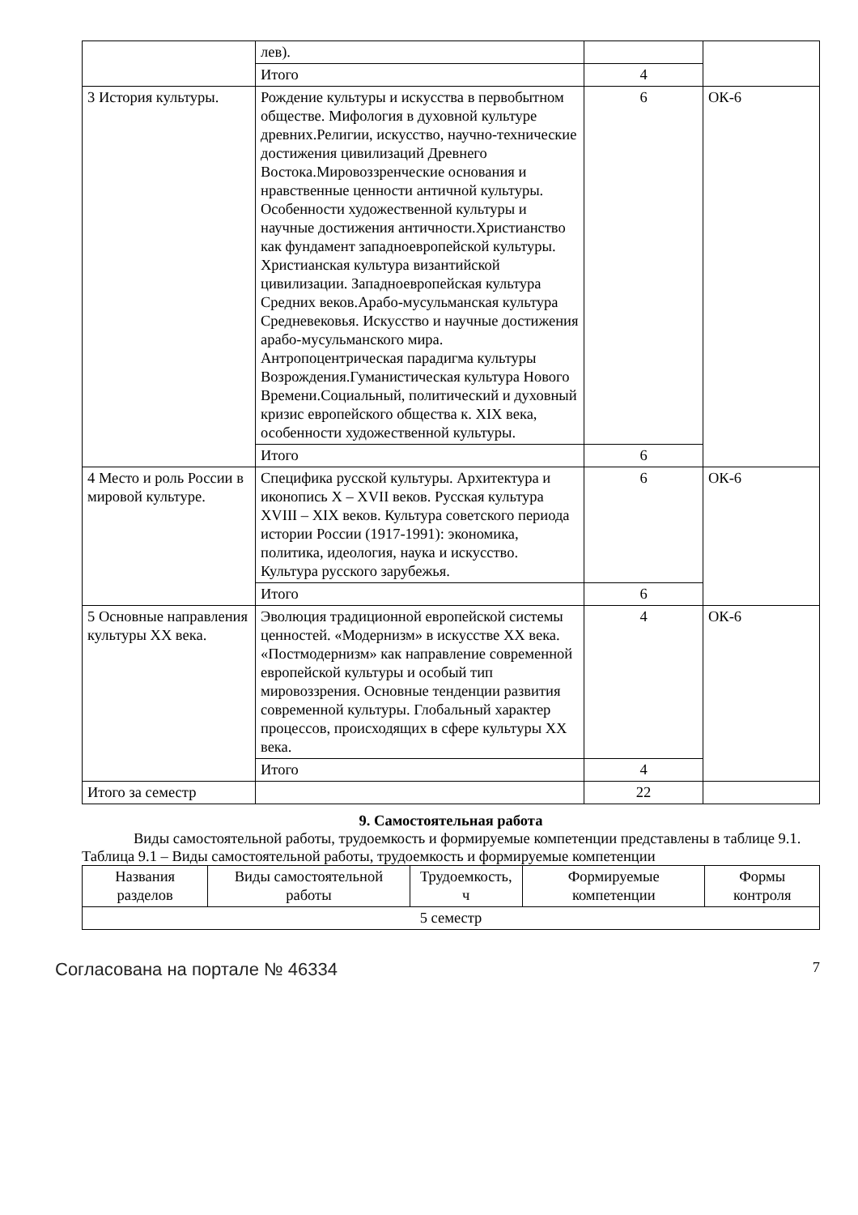| | лев). | | |
| | Итого | 4 | |
| 3 История культуры. | Рождение культуры и искусства в первобытном обществе. Мифология в духовной культуре древних.Религии, искусство, научно-технические достижения цивилизаций Древнего Востока.Мировоззренческие основания и нравственные ценности античной культуры. Особенности художественной культуры и научные достижения античности.Христианство как фундамент западноевропейской культуры. Христианская культура византийской цивилизации. Западноевропейская культура Средних веков.Арабо-мусульманская культура Средневековья. Искусство и научные достижения арабо-мусульманского мира. Антропоцентрическая парадигма культуры Возрождения.Гуманистическая культура Нового Времени.Социальный, политический и духовный кризис европейского общества к. XIX века, особенности художественной культуры. | 6 | ОК-6 |
| | Итого | 6 | |
| 4 Место и роль России в мировой культуре. | Специфика русской культуры. Архитектура и иконопись X – XVII веков. Русская культура XVIII – XIX веков. Культура советского периода истории России (1917-1991): экономика, политика, идеология, наука и искусство. Культура русского зарубежья. | 6 | ОК-6 |
| | Итого | 6 | |
| 5 Основные направления культуры XX века. | Эволюция традиционной европейской системы ценностей. «Модернизм» в искусстве XX века. «Постмодернизм» как направление современной европейской культуры и особый тип мировоззрения. Основные тенденции развития современной культуры. Глобальный характер процессов, происходящих в сфере культуры XX века. | 4 | ОК-6 |
| | Итого | 4 | |
| Итого за семестр | | 22 | |
9. Самостоятельная работа
Виды самостоятельной работы, трудоемкость и формируемые компетенции представлены в таблице 9.1.
Таблица 9.1 – Виды самостоятельной работы, трудоемкость и формируемые компетенции
| Названия разделов | Виды самостоятельной работы | Трудоемкость, ч | Формируемые компетенции | Формы контроля |
| --- | --- | --- | --- | --- |
| 5 семестр | | | | |
Согласована на портале № 46334 7